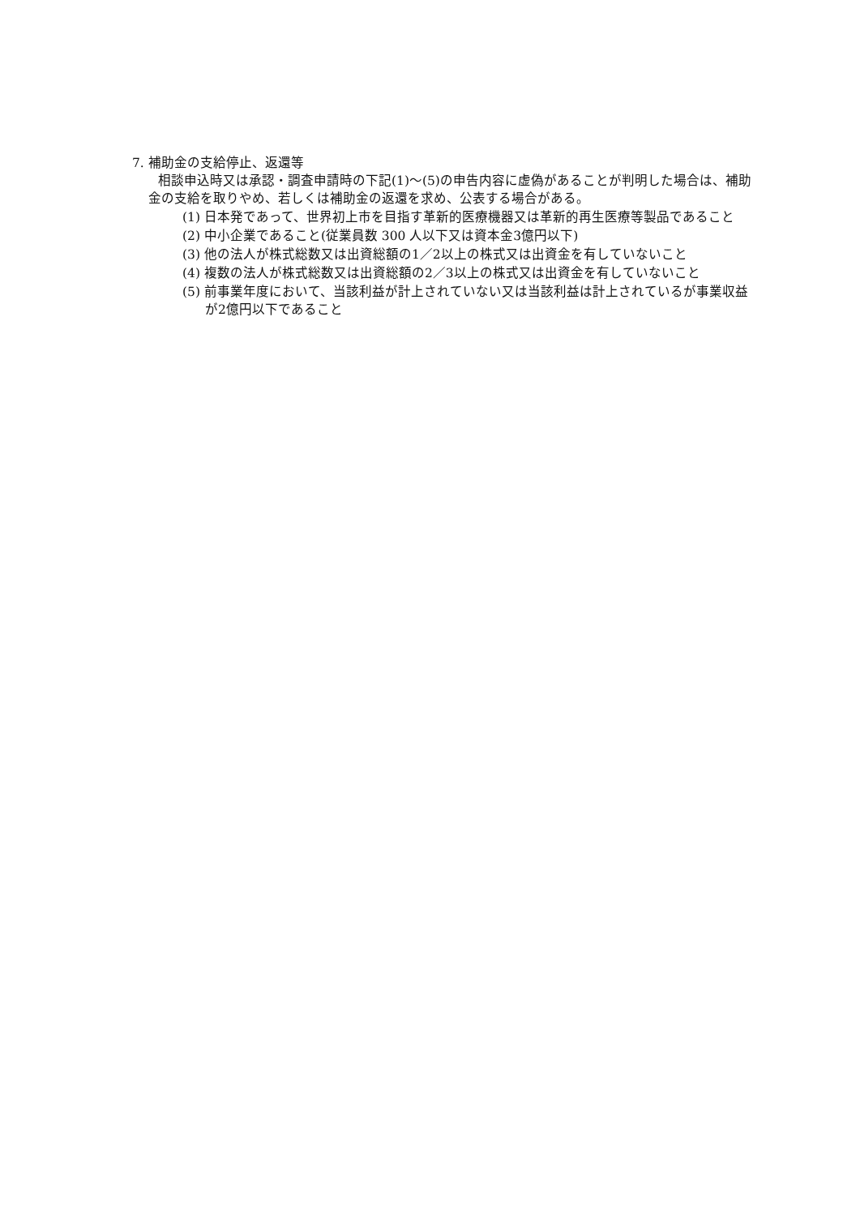7. 補助金の支給停止、返還等
相談申込時又は承認・調査申請時の下記(1)～(5)の申告内容に虚偽があることが判明した場合は、補助金の支給を取りやめ、若しくは補助金の返還を求め、公表する場合がある。
(1) 日本発であって、世界初上市を目指す革新的医療機器又は革新的再生医療等製品であること
(2) 中小企業であること(従業員数 300 人以下又は資本金3億円以下)
(3) 他の法人が株式総数又は出資総額の1／2以上の株式又は出資金を有していないこと
(4) 複数の法人が株式総数又は出資総額の2／3以上の株式又は出資金を有していないこと
(5) 前事業年度において、当該利益が計上されていない又は当該利益は計上されているが事業収益が2億円以下であること